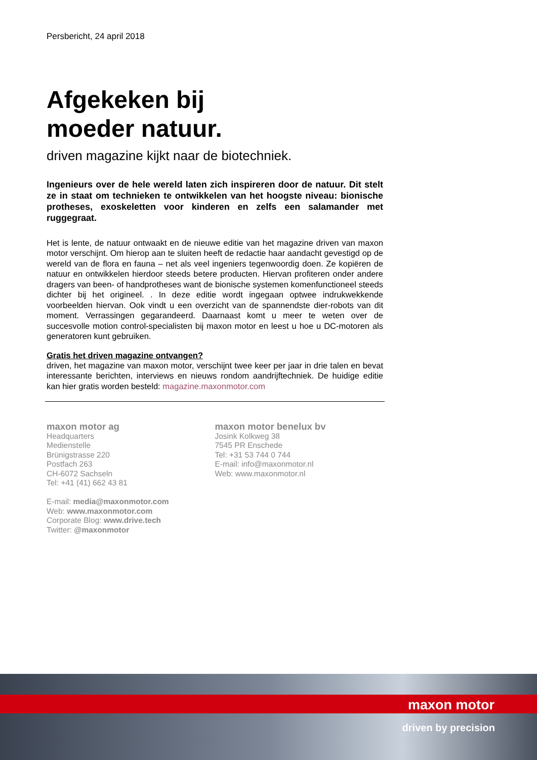Persbericht, 24 april 2018
Afgekeken bij
moeder natuur.
driven magazine kijkt naar de biotechniek.
Ingenieurs over de hele wereld laten zich inspireren door de natuur. Dit stelt ze in staat om technieken te ontwikkelen van het hoogste niveau: bionische protheses, exoskeletten voor kinderen en zelfs een salamander met ruggegraat.
Het is lente, de natuur ontwaakt en de nieuwe editie van het magazine driven van maxon motor verschijnt. Om hierop aan te sluiten heeft de redactie haar aandacht gevestigd op de wereld van de flora en fauna – net als veel ingeniers tegenwoordig doen. Ze kopiëren de natuur en ontwikkelen hierdoor steeds betere producten. Hiervan profiteren onder andere dragers van been- of handprotheses want de bionische systemen komenfunctioneel steeds dichter bij het origineel. . In deze editie wordt ingegaan optwee indrukwekkende voorbeelden hiervan. Ook vindt u een overzicht van de spannendste dier-robots van dit moment. Verrassingen gegarandeerd. Daarnaast komt u meer te weten over de succesvolle motion control-specialisten bij maxon motor en leest u hoe u DC-motoren als generatoren kunt gebruiken.
Gratis het driven magazine ontvangen?
driven, het magazine van maxon motor, verschijnt twee keer per jaar in drie talen en bevat interessante berichten, interviews en nieuws rondom aandrijftechniek. De huidige editie kan hier gratis worden besteld: magazine.maxonmotor.com
maxon motor ag
Headquarters
Medienstelle
Brünigstrasse 220
Postfach 263
CH-6072 Sachseln
Tel: +41 (41) 662 43 81
E-mail: media@maxonmotor.com
Web: www.maxonmotor.com
Corporate Blog: www.drive.tech
Twitter: @maxonmotor
maxon motor benelux bv
Josink Kolkweg 38
7545 PR Enschede
Tel: +31 53 744 0 744
E-mail: info@maxonmotor.nl
Web: www.maxonmotor.nl
maxon motor
driven by precision